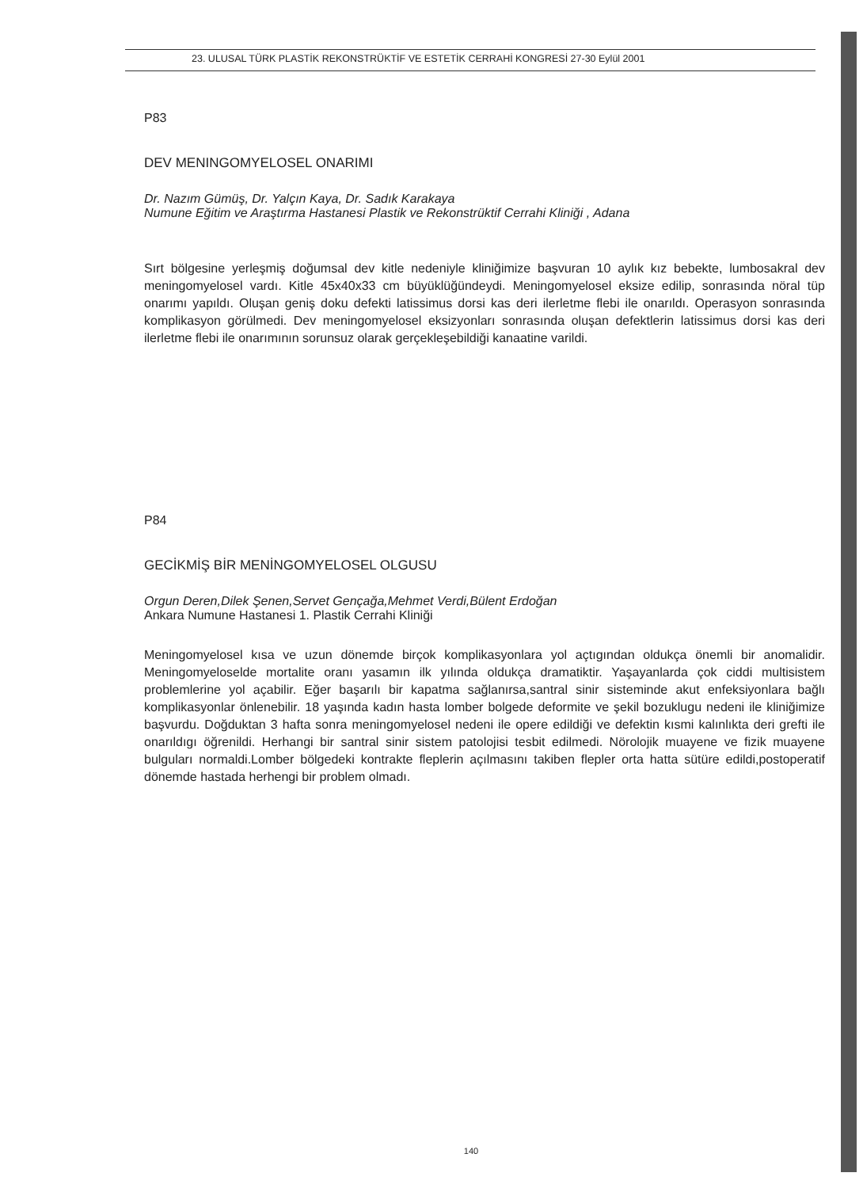23. ULUSAL TÜRK PLASTİK REKONSTRÜKTİF VE ESTETİK CERRAHİ KONGRESİ 27-30 Eylül 2001
P83
DEV MENINGOMYELOSEL ONARIMI
Dr. Nazım Gümüş, Dr. Yalçın Kaya, Dr. Sadık Karakaya
Numune Eğitim ve Araştırma Hastanesi Plastik ve Rekonstrüktif Cerrahi Kliniği , Adana
Sırt bölgesine yerleşmiş doğumsal dev kitle nedeniyle kliniğimize başvuran 10 aylık kız bebekte, lumbosakral dev meningomyelosel vardı. Kitle 45x40x33 cm büyüklüğündeydi. Meningomyelosel eksize edilip, sonrasında nöral tüp onarımı yapıldı. Oluşan geniş doku defekti latissimus dorsi kas deri ilerletme flebi ile onarıldı. Operasyon sonrasında komplikasyon görülmedi. Dev meningomyelosel eksizyonları sonrasında oluşan defektlerin latissimus dorsi kas deri ilerletme flebi ile onarımının sorunsuz olarak gerçekleşebildiği kanaatine varildi.
P84
GECİKMİŞ BİR MENİNGOMYELOSEL OLGUSU
Orgun Deren,Dilek Şenen,Servet Gençağa,Mehmet Verdi,Bülent Erdoğan
Ankara Numune Hastanesi 1. Plastik Cerrahi Kliniği
Meningomyelosel kısa ve uzun dönemde birçok komplikasyonlara yol açtıgından oldukça önemli bir anomalidir. Meningomyeloselde mortalite oranı yasamın ilk yılında oldukça dramatiktir. Yaşayanlarda çok ciddi multisistem problemlerine yol açabilir. Eğer başarılı bir kapatma sağlanırsa,santral sinir sisteminde akut enfeksiyonlara bağlı komplikasyonlar önlenebilir. 18 yaşında kadın hasta lomber bolgede deformite ve şekil bozuklugu nedeni ile kliniğimize başvurdu. Doğduktan 3 hafta sonra meningomyelosel nedeni ile opere edildiği ve defektin kısmi kalınlıkta deri grefti ile onarıldıgı öğrenildi. Herhangi bir santral sinir sistem patolojisi tesbit edilmedi. Nörolojik muayene ve fizik muayene bulguları normaldi.Lomber bölgedeki kontrakte fleplerin açılmasını takiben flepler orta hatta sütüre edildi,postoperatif dönemde hastada herhengi bir problem olmadı.
140